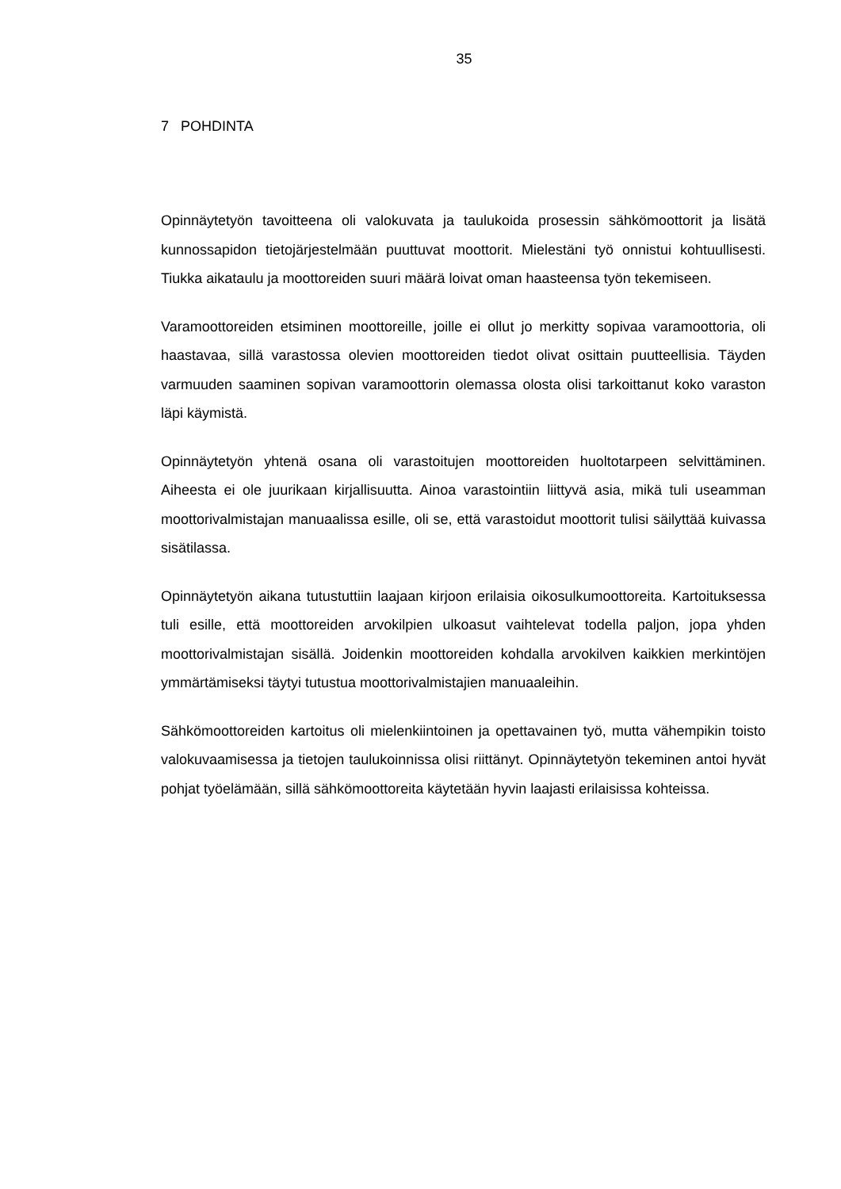35
7 POHDINTA
Opinnäytetyön tavoitteena oli valokuvata ja taulukoida prosessin sähkömoottorit ja lisätä kunnossapidon tietojärjestelmään puuttuvat moottorit. Mielestäni työ onnistui kohtuullisesti. Tiukka aikataulu ja moottoreiden suuri määrä loivat oman haasteensa työn tekemiseen.
Varamoottoreiden etsiminen moottoreille, joille ei ollut jo merkitty sopivaa varamoottoria, oli haastavaa, sillä varastossa olevien moottoreiden tiedot olivat osittain puutteellisia. Täyden varmuuden saaminen sopivan varamoottorin olemassa olosta olisi tarkoittanut koko varaston läpi käymistä.
Opinnäytetyön yhtenä osana oli varastoitujen moottoreiden huoltotarpeen selvittäminen. Aiheesta ei ole juurikaan kirjallisuutta. Ainoa varastointiin liittyvä asia, mikä tuli useamman moottorivalmistajan manuaalissa esille, oli se, että varastoidut moottorit tulisi säilyttää kuivassa sisätilassa.
Opinnäytetyön aikana tutustuttiin laajaan kirjoon erilaisia oikosulkumoottoreita. Kartoituksessa tuli esille, että moottoreiden arvokilpien ulkoasut vaihtelevat todella paljon, jopa yhden moottorivalmistajan sisällä. Joidenkin moottoreiden kohdalla arvokilven kaikkien merkintöjen ymmärtämiseksi täytyi tutustua moottorivalmistajien manuaaleihin.
Sähkömoottoreiden kartoitus oli mielenkiintoinen ja opettavainen työ, mutta vähempikin toisto valokuvaamisessa ja tietojen taulukoinnissa olisi riittänyt. Opinnäytetyön tekeminen antoi hyvät pohjat työelämään, sillä sähkömoottoreita käytetään hyvin laajasti erilaisissa kohteissa.